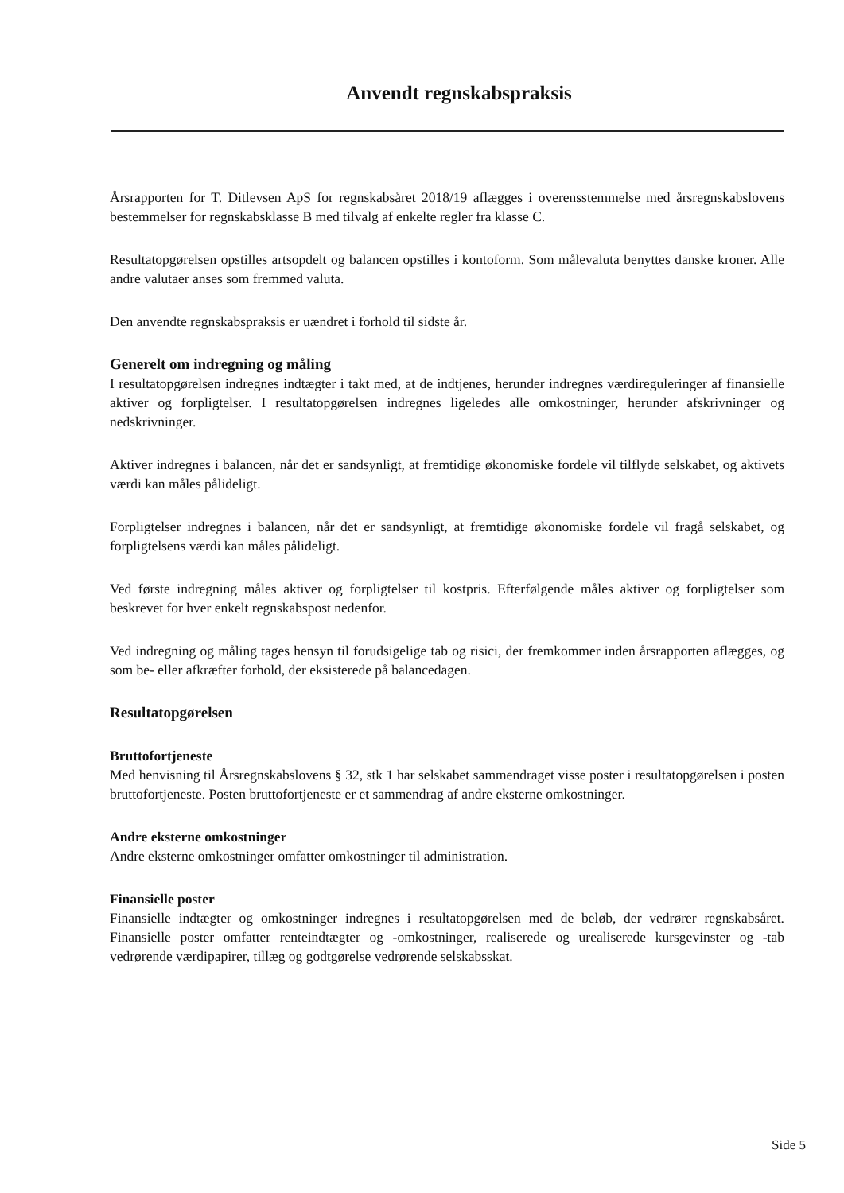Anvendt regnskabspraksis
Årsrapporten for T. Ditlevsen ApS for regnskabsåret 2018/19 aflægges i overensstemmelse med årsregnskabslovens bestemmelser for regnskabsklasse B med tilvalg af enkelte regler fra klasse C.
Resultatopgørelsen opstilles artsopdelt og balancen opstilles i kontoform. Som målevaluta benyttes danske kroner. Alle andre valutaer anses som fremmed valuta.
Den anvendte regnskabspraksis er uændret i forhold til sidste år.
Generelt om indregning og måling
I resultatopgørelsen indregnes indtægter i takt med, at de indtjenes, herunder indregnes værdireguleringer af finansielle aktiver og forpligtelser. I resultatopgørelsen indregnes ligeledes alle omkostninger, herunder afskrivninger og nedskrivninger.
Aktiver indregnes i balancen, når det er sandsynligt, at fremtidige økonomiske fordele vil tilflyde selskabet, og aktivets værdi kan måles pålideligt.
Forpligtelser indregnes i balancen, når det er sandsynligt, at fremtidige økonomiske fordele vil fragå selskabet, og forpligtelsens værdi kan måles pålideligt.
Ved første indregning måles aktiver og forpligtelser til kostpris. Efterfølgende måles aktiver og forpligtelser som beskrevet for hver enkelt regnskabspost nedenfor.
Ved indregning og måling tages hensyn til forudsigelige tab og risici, der fremkommer inden årsrapporten aflægges, og som be- eller afkræfter forhold, der eksisterede på balancedagen.
Resultatopgørelsen
Bruttofortjeneste
Med henvisning til Årsregnskabslovens § 32, stk 1 har selskabet sammendraget visse poster i resultatopgørelsen i posten bruttofortjeneste. Posten bruttofortjeneste er et sammendrag af andre eksterne omkostninger.
Andre eksterne omkostninger
Andre eksterne omkostninger omfatter omkostninger til administration.
Finansielle poster
Finansielle indtægter og omkostninger indregnes i resultatopgørelsen med de beløb, der vedrører regnskabsåret. Finansielle poster omfatter renteindtægter og -omkostninger, realiserede og urealiserede kursgevinster og -tab vedrørende værdipapirer, tillæg og godtgørelse vedrørende selskabsskat.
Side 5